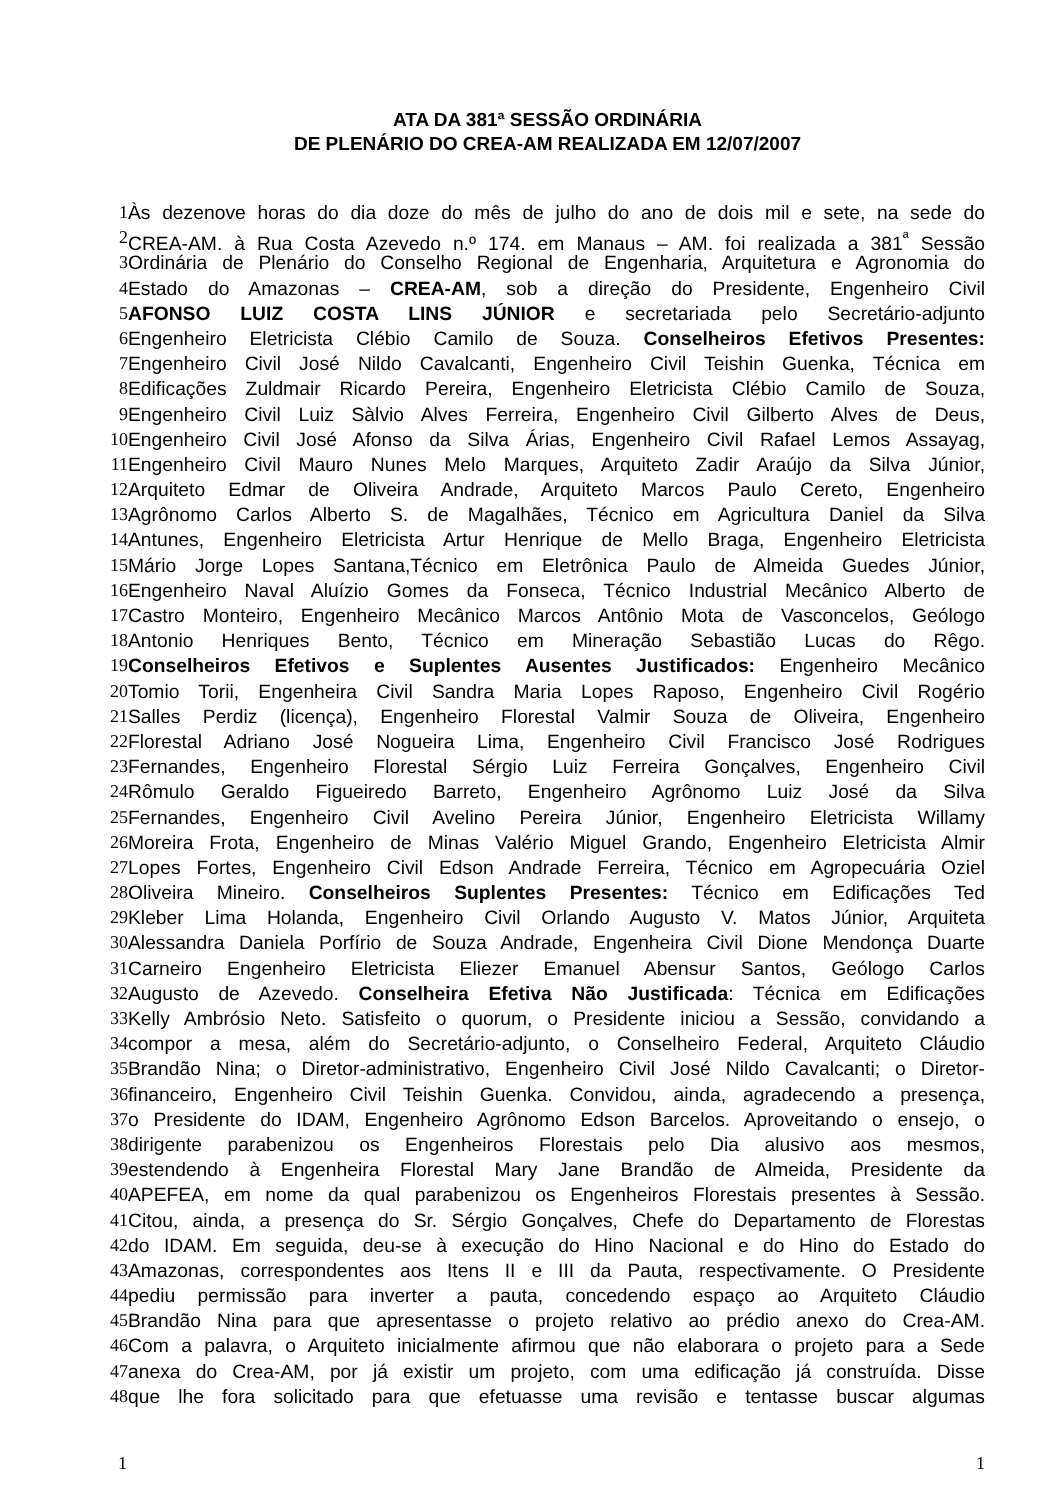ATA DA 381ª SESSÃO ORDINÁRIA
DE PLENÁRIO DO CREA-AM REALIZADA EM 12/07/2007
1 Às dezenove horas do dia doze do mês de julho do ano de dois mil e sete, na sede do
2 CREA-AM, à Rua Costa Azevedo n.º 174, em Manaus – AM, foi realizada a 381<sup>ª</sup> Sessão
3 Ordinária de Plenário do Conselho Regional de Engenharia, Arquitetura e Agronomia do
4 Estado do Amazonas – CREA-AM, sob a direção do Presidente, Engenheiro Civil
5 AFONSO LUIZ COSTA LINS JÚNIOR e secretariada pelo Secretário-adjunto
6 Engenheiro Eletricista Clébio Camilo de Souza. Conselheiros Efetivos Presentes:
7 Engenheiro Civil José Nildo Cavalcanti, Engenheiro Civil Teishin Guenka, Técnica em
8 Edificações Zuldmair Ricardo Pereira, Engenheiro Eletricista Clébio Camilo de Souza,
9 Engenheiro Civil Luiz Sàlvio Alves Ferreira, Engenheiro Civil Gilberto Alves de Deus,
10 Engenheiro Civil José Afonso da Silva Árias, Engenheiro Civil Rafael Lemos Assayag,
11 Engenheiro Civil Mauro Nunes Melo Marques, Arquiteto Zadir Araújo da Silva Júnior,
12 Arquiteto Edmar de Oliveira Andrade, Arquiteto Marcos Paulo Cereto, Engenheiro
13 Agrônomo Carlos Alberto S. de Magalhães, Técnico em Agricultura Daniel da Silva
14 Antunes, Engenheiro Eletricista Artur Henrique de Mello Braga, Engenheiro Eletricista
15 Mário Jorge Lopes Santana,Técnico em Eletrônica Paulo de Almeida Guedes Júnior,
16 Engenheiro Naval Aluízio Gomes da Fonseca, Técnico Industrial Mecânico Alberto de
17 Castro Monteiro, Engenheiro Mecânico Marcos Antônio Mota de Vasconcelos, Geólogo
18 Antonio Henriques Bento, Técnico em Mineração Sebastião Lucas do Rêgo.
19 Conselheiros Efetivos e Suplentes Ausentes Justificados: Engenheiro Mecânico
20 Tomio Torii, Engenheira Civil Sandra Maria Lopes Raposo, Engenheiro Civil Rogério
21 Salles Perdiz (licença), Engenheiro Florestal Valmir Souza de Oliveira, Engenheiro
22 Florestal Adriano José Nogueira Lima, Engenheiro Civil Francisco José Rodrigues
23 Fernandes, Engenheiro Florestal Sérgio Luiz Ferreira Gonçalves, Engenheiro Civil
24 Rômulo Geraldo Figueiredo Barreto, Engenheiro Agrônomo Luiz José da Silva
25 Fernandes, Engenheiro Civil Avelino Pereira Júnior, Engenheiro Eletricista Willamy
26 Moreira Frota, Engenheiro de Minas Valério Miguel Grando, Engenheiro Eletricista Almir
27 Lopes Fortes, Engenheiro Civil Edson Andrade Ferreira, Técnico em Agropecuária Oziel
28 Oliveira Mineiro. Conselheiros Suplentes Presentes: Técnico em Edificações Ted
29 Kleber Lima Holanda, Engenheiro Civil Orlando Augusto V. Matos Júnior, Arquiteta
30 Alessandra Daniela Porfírio de Souza Andrade, Engenheira Civil Dione Mendonça Duarte
31 Carneiro Engenheiro Eletricista Eliezer Emanuel Abensur Santos, Geólogo Carlos
32 Augusto de Azevedo. Conselheira Efetiva Não Justificada: Técnica em Edificações
33 Kelly Ambrósio Neto. Satisfeito o quorum, o Presidente iniciou a Sessão, convidando a
34 compor a mesa, além do Secretário-adjunto, o Conselheiro Federal, Arquiteto Cláudio
35 Brandão Nina; o Diretor-administrativo, Engenheiro Civil José Nildo Cavalcanti; o Diretor-
36 financeiro, Engenheiro Civil Teishin Guenka. Convidou, ainda, agradecendo a presença,
37 o Presidente do IDAM, Engenheiro Agrônomo Edson Barcelos. Aproveitando o ensejo, o
38 dirigente parabenizou os Engenheiros Florestais pelo Dia alusivo aos mesmos,
39 estendendo à Engenheira Florestal Mary Jane Brandão de Almeida, Presidente da
40 APEFEA, em nome da qual parabenizou os Engenheiros Florestais presentes à Sessão.
41 Citou, ainda, a presença do Sr. Sérgio Gonçalves, Chefe do Departamento de Florestas
42 do IDAM. Em seguida, deu-se à execução do Hino Nacional e do Hino do Estado do
43 Amazonas, correspondentes aos Itens II e III da Pauta, respectivamente. O Presidente
44 pediu permissão para inverter a pauta, concedendo espaço ao Arquiteto Cláudio
45 Brandão Nina para que apresentasse o projeto relativo ao prédio anexo do Crea-AM.
46 Com a palavra, o Arquiteto inicialmente afirmou que não elaborara o projeto para a Sede
47 anexa do Crea-AM, por já existir um projeto, com uma edificação já construída. Disse
48 que lhe fora solicitado para que efetuasse uma revisão e tentasse buscar algumas
1 1